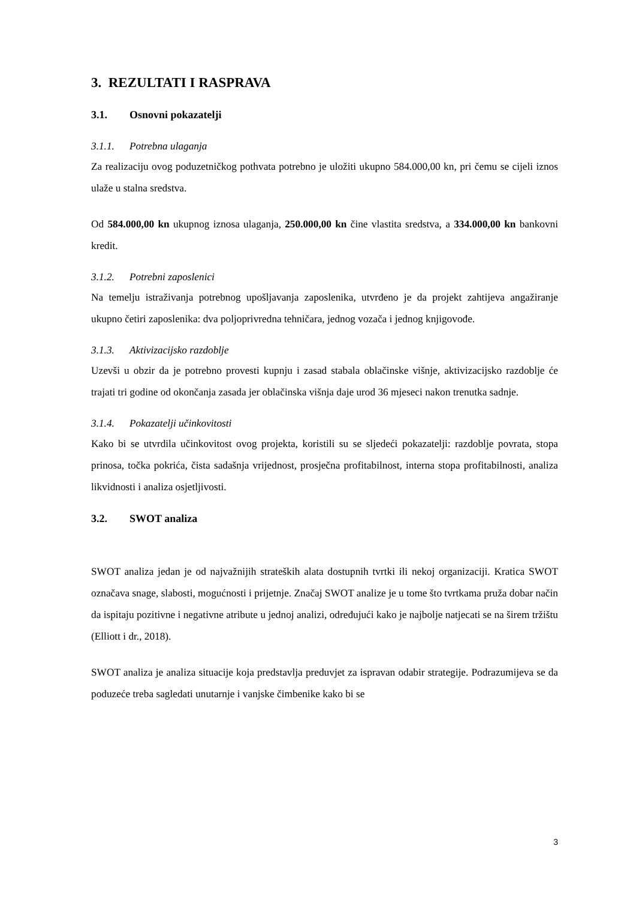3. REZULTATI I RASPRAVA
3.1. Osnovni pokazatelji
3.1.1. Potrebna ulaganja
Za realizaciju ovog poduzetničkog pothvata potrebno je uložiti ukupno 584.000,00 kn, pri čemu se cijeli iznos ulaže u stalna sredstva.
Od 584.000,00 kn ukupnog iznosa ulaganja, 250.000,00 kn čine vlastita sredstva, a 334.000,00 kn bankovni kredit.
3.1.2. Potrebni zaposlenici
Na temelju istraživanja potrebnog upošljavanja zaposlenika, utvrđeno je da projekt zahtijeva angažiranje ukupno četiri zaposlenika: dva poljoprivredna tehničara, jednog vozača i jednog knjigovođe.
3.1.3. Aktivizacijsko razdoblje
Uzevši u obzir da je potrebno provesti kupnju i zasad stabala oblačinske višnje, aktivizacijsko razdoblje će trajati tri godine od okončanja zasada jer oblačinska višnja daje urod 36 mjeseci nakon trenutka sadnje.
3.1.4. Pokazatelji učinkovitosti
Kako bi se utvrdila učinkovitost ovog projekta, koristili su se sljedeći pokazatelji: razdoblje povrata, stopa prinosa, točka pokrića, čista sadašnja vrijednost, prosječna profitabilnost, interna stopa profitabilnosti, analiza likvidnosti i analiza osjetljivosti.
3.2. SWOT analiza
SWOT analiza jedan je od najvažnijih strateških alata dostupnih tvrtki ili nekoj organizaciji. Kratica SWOT označava snage, slabosti, mogućnosti i prijetnje. Značaj SWOT analize je u tome što tvrtkama pruža dobar način da ispitaju pozitivne i negativne atribute u jednoj analizi, određujući kako je najbolje natjecati se na širem tržištu (Elliott i dr., 2018).
SWOT analiza je analiza situacije koja predstavlja preduvjet za ispravan odabir strategije. Podrazumijeva se da poduzeće treba sagledati unutarnje i vanjske čimbenike kako bi se
3